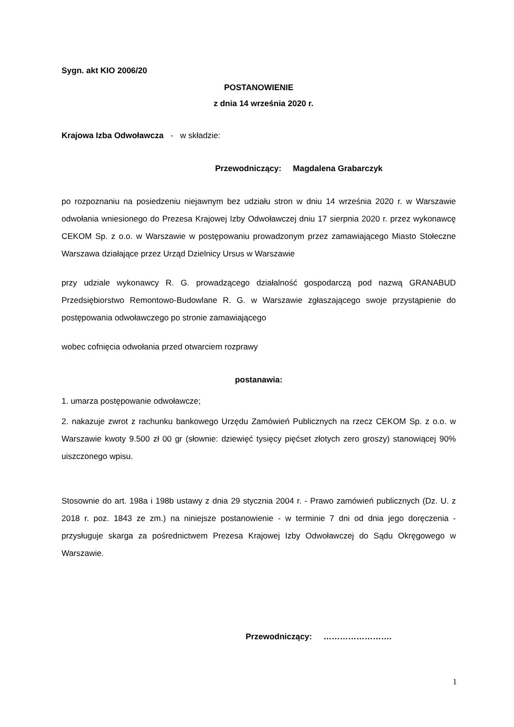Sygn. akt KIO 2006/20
POSTANOWIENIE
z dnia 14 września 2020 r.
Krajowa Izba Odwoławcza - w składzie:
Przewodniczący: Magdalena Grabarczyk
po rozpoznaniu na posiedzeniu niejawnym bez udziału stron w dniu 14 września 2020 r. w Warszawie odwołania wniesionego do Prezesa Krajowej Izby Odwoławczej dniu 17 sierpnia 2020 r. przez wykonawcę CEKOM Sp. z o.o. w Warszawie w postępowaniu prowadzonym przez zamawiającego Miasto Stołeczne Warszawa działające przez Urząd Dzielnicy Ursus w Warszawie
przy udziale wykonawcy R. G. prowadzącego działalność gospodarczą pod nazwą GRANABUD Przedsiębiorstwo Remontowo-Budowlane R. G. w Warszawie zgłaszającego swoje przystąpienie do postępowania odwoławczego po stronie zamawiającego
wobec cofnięcia odwołania przed otwarciem rozprawy
postanawia:
1. umarza postępowanie odwoławcze;
2. nakazuje zwrot z rachunku bankowego Urzędu Zamówień Publicznych na rzecz CEKOM Sp. z o.o. w Warszawie kwoty 9.500 zł 00 gr (słownie: dziewięć tysięcy pięćset złotych zero groszy) stanowiącej 90% uiszczonego wpisu.
Stosownie do art. 198a i 198b ustawy z dnia 29 stycznia 2004 r. - Prawo zamówień publicznych (Dz. U. z 2018 r. poz. 1843 ze zm.) na niniejsze postanowienie - w terminie 7 dni od dnia jego doręczenia - przysługuje skarga za pośrednictwem Prezesa Krajowej Izby Odwoławczej do Sądu Okręgowego w Warszawie.
Przewodniczący: …………………….
1